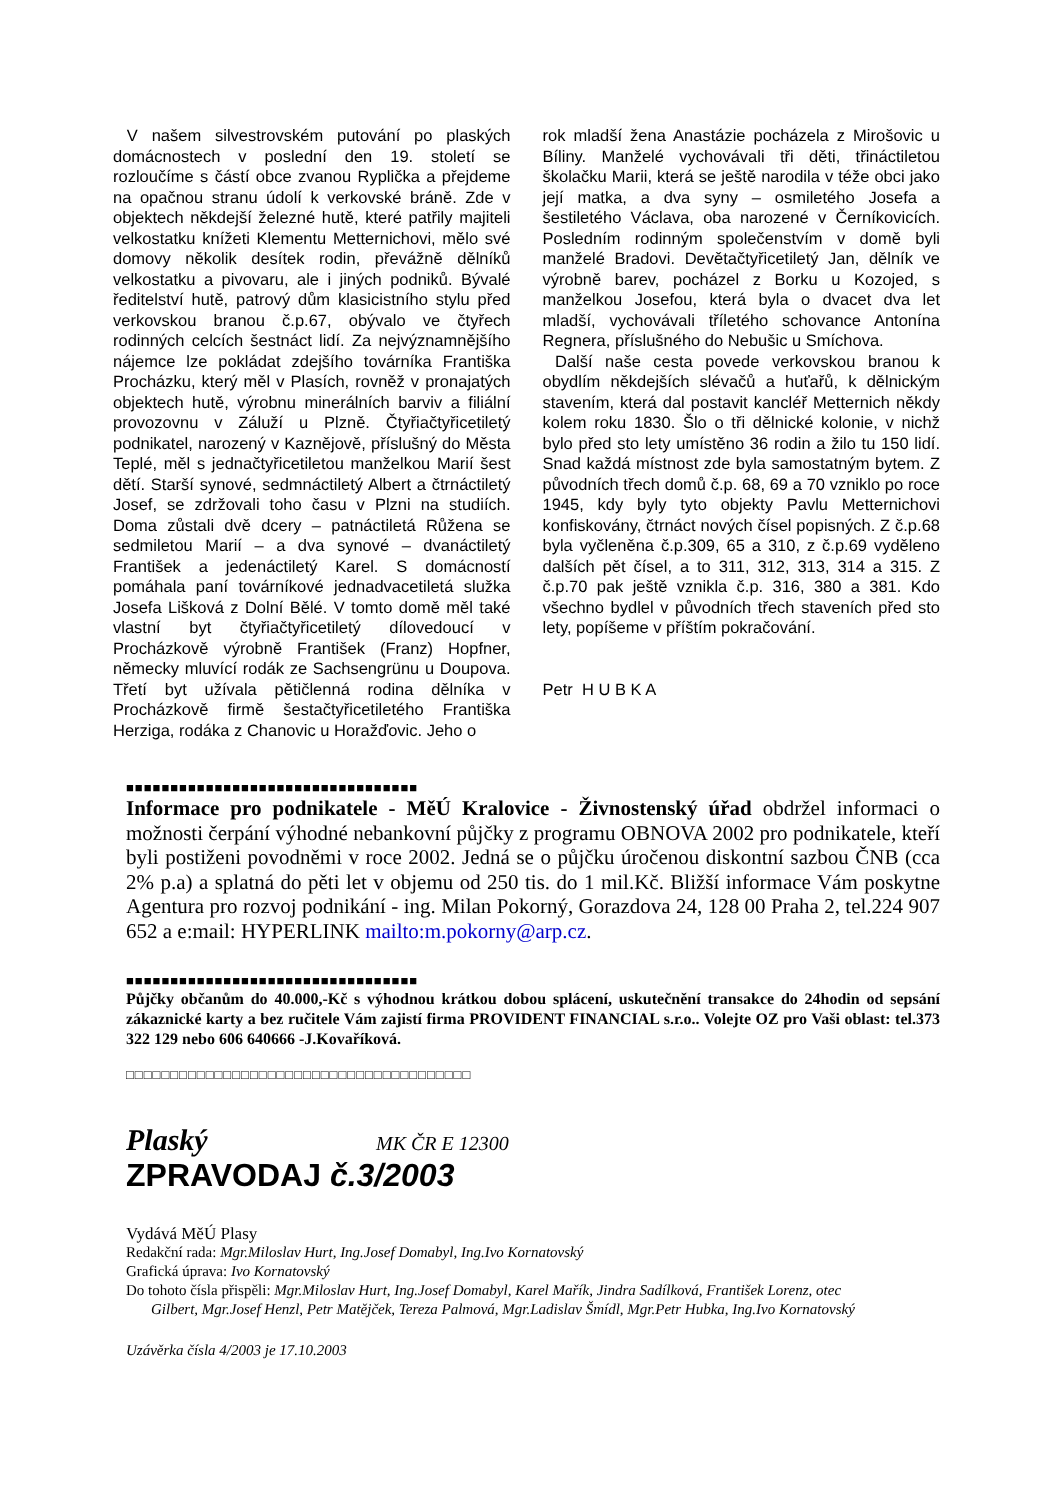V našem silvestrovském putování po plaských domácnostech v poslední den 19. století se rozloučíme s částí obce zvanou Ryplička a přejdeme na opačnou stranu údolí k verkovské bráně. Zde v objektech někdejší železné hutě, které patřily majiteli velkostatku knížeti Klementu Metternichovi, mělo své domovy několik desítek rodin, převážně dělníků velkostatku a pivovaru, ale i jiných podniků. Bývalé ředitelství hutě, patrový dům klasicistního stylu před verkovskou branou č.p.67, obývalo ve čtyřech rodinných celcích šestnáct lidí. Za nejvýznamnějšího nájemce lze pokládat zdejšího továrníka Františka Procházku, který měl v Plasích, rovněž v pronajatých objektech hutě, výrobnu minerálních barviv a filiální provozovnu v Záluží u Plzně. Čtyřiačtyřicetiletý podnikatel, narozený v Kaznějově, příslušný do Města Teplé, měl s jednačtyřicetiletou manželkou Marií šest dětí. Starší synové, sedmnáctiletý Albert a čtrnáctiletý Josef, se zdržovali toho času v Plzni na studiích. Doma zůstali dvě dcery – patnáctiletá Růžena se sedmiletou Marií – a dva synové – dvanáctiletý František a jedenáctiletý Karel. S domácností pomáhala paní továrníkové jednadvacetiletá služka Josefa Lišková z Dolní Bělé. V tomto domě měl také vlastní byt čtyřiačtyřicetiletý dílovedoucí v Procházkově výrobně František (Franz) Hopfner, německy mluvící rodák ze Sachsengrünu u Doupova. Třetí byt užívala pětičlenná rodina dělníka v Procházkově firmě šestačtyřicetiletého Františka Herziga, rodáka z Chanovic u Horažďovic. Jeho o
rok mladší žena Anastázie pocházela z Mirošovic u Bíliny. Manželé vychovávali tři děti, třináctiletou školačku Marii, která se ještě narodila v téže obci jako její matka, a dva syny – osmiletého Josefa a šestiletého Václava, oba narozené v Černíkovicích. Posledním rodinným společenstvím v domě byli manželé Bradovi. Devětačtyřicetiletý Jan, dělník ve výrobně barev, pocházel z Borku u Kozojed, s manželkou Josefou, která byla o dvacet dva let mladší, vychovávali tříletého schovance Antonína Regnera, příslušného do Nebušic u Smíchova.
Další naše cesta povede verkovskou branou k obydlím někdejších slévačů a huťařů, k dělnickým stavením, která dal postavit kancléř Metternich někdy kolem roku 1830. Šlo o tři dělnické kolonie, v nichž bylo před sto lety umístěno 36 rodin a žilo tu 150 lidí. Snad každá místnost zde byla samostatným bytem. Z původních třech domů č.p. 68, 69 a 70 vzniklo po roce 1945, kdy byly tyto objekty Pavlu Metternichovi konfiskovány, čtrnáct nových čísel popisných. Z č.p.68 byla vyčleněna č.p.309, 65 a 310, z č.p.69 vyděleno dalších pět čísel, a to 311, 312, 313, 314 a 315. Z č.p.70 pak ještě vznikla č.p. 316, 380 a 381. Kdo všechno bydlel v původních třech staveních před sto lety, popíšeme v příštím pokračování.
Petr H U B K A
■■■■■■■■■■■■■■■■■■■■■■■■■■■■■■■■■
Informace pro podnikatele - MěÚ Kralovice - Živnostenský úřad obdržel informaci o možnosti čerpání výhodné nebankovní půjčky z programu OBNOVA 2002 pro podnikatele, kteří byli postiženi povodněmi v roce 2002. Jedná se o půjčku úročenou diskontní sazbou ČNB (cca 2% p.a) a splatná do pěti let v objemu od 250 tis. do 1 mil.Kč. Bližší informace Vám poskytne Agentura pro rozvoj podnikání - ing. Milan Pokorný, Gorazdova 24, 128 00 Praha 2, tel.224 907 652 a e:mail: HYPERLINK mailto:m.pokorny@arp.cz.
■■■■■■■■■■■■■■■■■■■■■■■■■■■■■■■■■
Půjčky občanům do 40.000,-Kč s výhodnou krátkou dobou splácení, uskutečnění transakce do 24hodin od sepsání zákaznické karty a bez ručitele Vám zajistí firma PROVIDENT FINANCIAL s.r.o.. Volejte OZ pro Vaši oblast: tel.373 322 129 nebo 606 640666 -J.Kovaříková.
□□□□□□□□□□□□□□□□□□□□□□□□□□□□□□□□□□□□□□□
Plaský MK ČR E 12300
ZPRAVODAJ č.3/2003
Vydává MěÚ Plasy
Redakční rada: Mgr.Miloslav Hurt, Ing.Josef Domabyl, Ing.Ivo Kornatovský
Grafická úprava: Ivo Kornatovský
Do tohoto čísla přispěli: Mgr.Miloslav Hurt, Ing.Josef Domabyl, Karel Mařík, Jindra Sadílková, František Lorenz, otec
Gilbert, Mgr.Josef Henzl, Petr Matějček, Tereza Palmová, Mgr.Ladislav Šmídl, Mgr.Petr Hubka, Ing.Ivo Kornatovský
Uzávěrka čísla 4/2003 je 17.10.2003